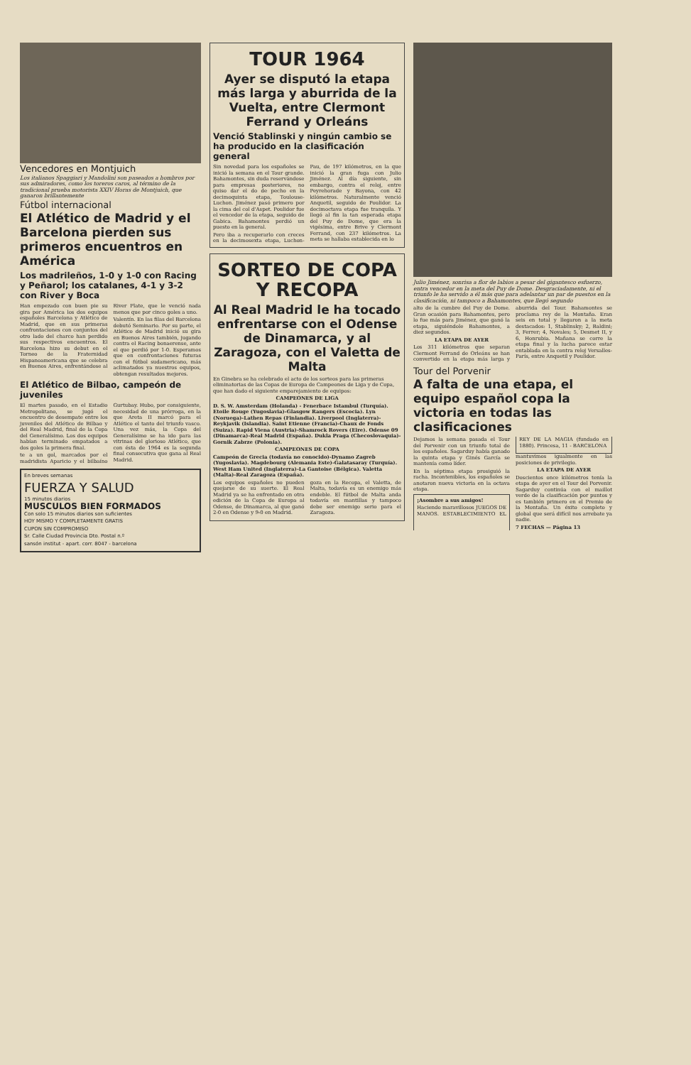Vencedores en Montjuich
Los italianos Spaggiari y Mandolini son paseados a hombros por sus admiradores, como los toreros caros, al término de la tradicional prueba motorista XXIV Horas de Montjuich, que ganaron brillantemente
Fútbol internacional
El Atlético de Madrid y el Barcelona pierden sus primeros encuentros en América
Los madrileños, 1-0 y 1-0 con Racing y Peñarol; los catalanes, 4-1 y 3-2 con River y Boca
Han empezado con buen pie su gira por América los dos equipos españoles Barcelona y Atlético de Madrid, que en sus primeras confrontaciones con conjuntos del otro lado del charco han perdido sus respectivos encuentros. El Barcelona hizo su debut en el Torneo de la Fraternidad Hispanoamericana que se celebra en Buenos Aires, enfrentándose al River Plate, que le venció nada menos que por cinco goles a uno.
Valentín. En las filas del Barcelona debutó Seminario. Por su parte, el Atlético de Madrid inició su gira en Buenos Aires también, jugando contra el Racing bonaerense, ante el que perdió por 1-0. Esperamos que en confrontaciones futuras con el fútbol sudamericano, más aclimatados ya nuestros equipos, obtengan resultados mejores.
El Atlético de Bilbao, campeón de juveniles
El martes pasado, en el Estadio Metropolitano, se jugó el encuentro de desempate entre los juveniles del Atlético de Bilbao y del Real Madrid, final de la Copa del Generalísimo. Los dos equipos habían terminado empatados a dos goles la primera final.
te a un gol, marcados por el madridista Aparicio y el bilbaíno Gurtubay. Hubo, por consiguiente, necesidad de una prórroga, en la que Areta II marcó para el Atlético el tanto del triunfo vasco. Una vez más, la Copa del Generalísimo se ha ido para las vitrinas del glorioso Atlético, que con ésta de 1964 es la segunda final consecutiva que gana al Real Madrid.
En breves semanas
FUERZA Y SALUD
15 minutos diarios
MUSCULOS BIEN FORMADOS
Con solo 15 minutos diarios son suficientes
HOY MISMO Y COMPLETAMENTE GRATIS
CUPON SIN COMPROMISO
Sr. Calle Ciudad Provincia Dto. Postal n.º
sansón institut - apart. corr. 8047 - barcelona
TOUR 1964
Ayer se disputó la etapa más larga y aburrida de la Vuelta, entre Clermont Ferrand y Orleáns
Venció Stablinski y ningún cambio se ha producido en la clasificación general
Sin novedad para los españoles se inició la semana en el Tour grande. Bahamontes, sin duda reservándose para empresas posteriores, no quiso dar el do de pecho en la decimoquinta etapa, Toulouse-Luchon. Jiménez pasó primero por la cima del col d'Aspet. Poulidor fue el vencedor de la etapa, seguido de Gabica. Bahamontes perdió un puesto en la general.
Pero iba a recuperarlo con creces en la decimosexta etapa, Luchon-Pau, de 197 kilómetros, en la que inició la gran fuga con Julio Jiménez. Al día siguiente, sin embargo, contra el reloj, entre Peyrehorade y Bayona, con 42 kilómetros. Naturalmente venció Anquetil, seguido de Poulidor. La decimoctava etapa fue tranquila. Y llegó al fin la tan esperada etapa del Puy de Dome, que era la vigésima, entre Brive y Clermont Ferrand, con 237 kilómetros. La meta se hallaba establecida en lo
SORTEO DE COPA Y RECOPA
Al Real Madrid le ha tocado enfrentarse con el Odense de Dinamarca, y al Zaragoza, con el Valetta de Malta
En Ginebra se ha celebrado el acto de los sorteos para las primeras eliminatorias de las Copas de Europa de Campeones de Liga y de Copa, que han dado el siguiente emparejamiento de equipos:
CAMPEONES DE LIGA
D. S. W. Amsterdam (Holanda) - Fenerbace Istambul (Turquía). Etoile Rouge (Yugoslavia)-Glasgow Rangers (Escocia). Lyn (Noruega)-Lathen Repas (Finlandia). Liverpool (Inglaterra)-Reykjavik (Islandia). Saint Etienne (Francia)-Chaux de Fonds (Suiza). Rapid Viena (Austria)-Shamrock Rovers (Eire). Odense 09 (Dinamarca)-Real Madrid (España). Dukla Praga (Checoslovaquia)-Gornik Zabrze (Polonia).
CAMPEONES DE COPA
Campeón de Grecia (todavía no conocido)-Dynamo Zagreb (Yugoslavia). Magdebourg (Alemania Este)-Galatasaray (Turquía). West Ham United (Inglaterra)-La Gantoise (Bélgica). Valetta (Malta)-Real Zaragoza (España).
Los equipos españoles no pueden quejarse de su suerte. El Real Madrid ya se ha enfrentado en otra edición de la Copa de Europa al Odense, de Dinamarca, al que ganó 2-0 en Odense y 9-0 en Madrid.
goza en la Recopa, el Valetta, de Malta, todavía es un enemigo más endeble. El fútbol de Malta anda todavía en mantillas y tampoco debe ser enemigo serio para el Zaragoza.
Julio Jiménez, sonrisa a flor de labios a pesar del gigantesco esfuerzo, entra vencedor en la meta del Puy de Dome. Desgraciadamente, ni el triunfo le ha servido a él más que para adelantar un par de puestos en la clasificación, ni tampoco a Bahamontes, que llegó segundo
alto de la cumbre del Puy de Dome. Gran ocasión para Bahamontes, pero lo fue más para Jiménez, que ganó la etapa, siguiéndole Bahamontes, a diez segundos.
LA ETAPA DE AYER
Los 311 kilómetros que separan Clermont Ferrand de Orleáns se han convertido en la etapa más larga y aburrida del Tour. Bahamontes se proclama rey de la Montaña. Eran seis en total y llegaron a la meta destacados: 1, Stablinsky; 2, Baldini; 3, Ferrer; 4, Novales; 5, Desmet II, y 6, Honrubia. Mañana se corre la etapa final y la lucha parece estar entablada en la contra reloj Versalles-París, entre Anquetil y Poulidor.
Tour del Porvenir
A falta de una etapa, el equipo español copa la victoria en todas las clasificaciones
Dejamos la semana pasada el Tour del Porvenir con un triunfo total de los españoles. Sagarduy había ganado la quinta etapa y Ginés García se mantenía como líder.
En la séptima etapa prosiguió la racha. Incontenibles, los españoles se anotaron nueva victoria en la octava etapa.
¡Asombre a sus amigos!
Haciendo maravillosos JUEGOS DE MANOS. ESTABLECIMIENTO EL REY DE LA MAGIA (fundado en 1880). Princesa, 11 - BARCELONA
mantuvimos igualmente en las posiciones de privilegio.
LA ETAPA DE AYER
Doscientos once kilómetros tenía la etapa de ayer en el Tour del Porvenir. Sagarduy continúa con el maillot verde de la clasificación por puntos y es también primero en el Premio de la Montaña. Un éxito completo y global que será difícil nos arrebate ya nadie.
7 FECHAS — Página 13